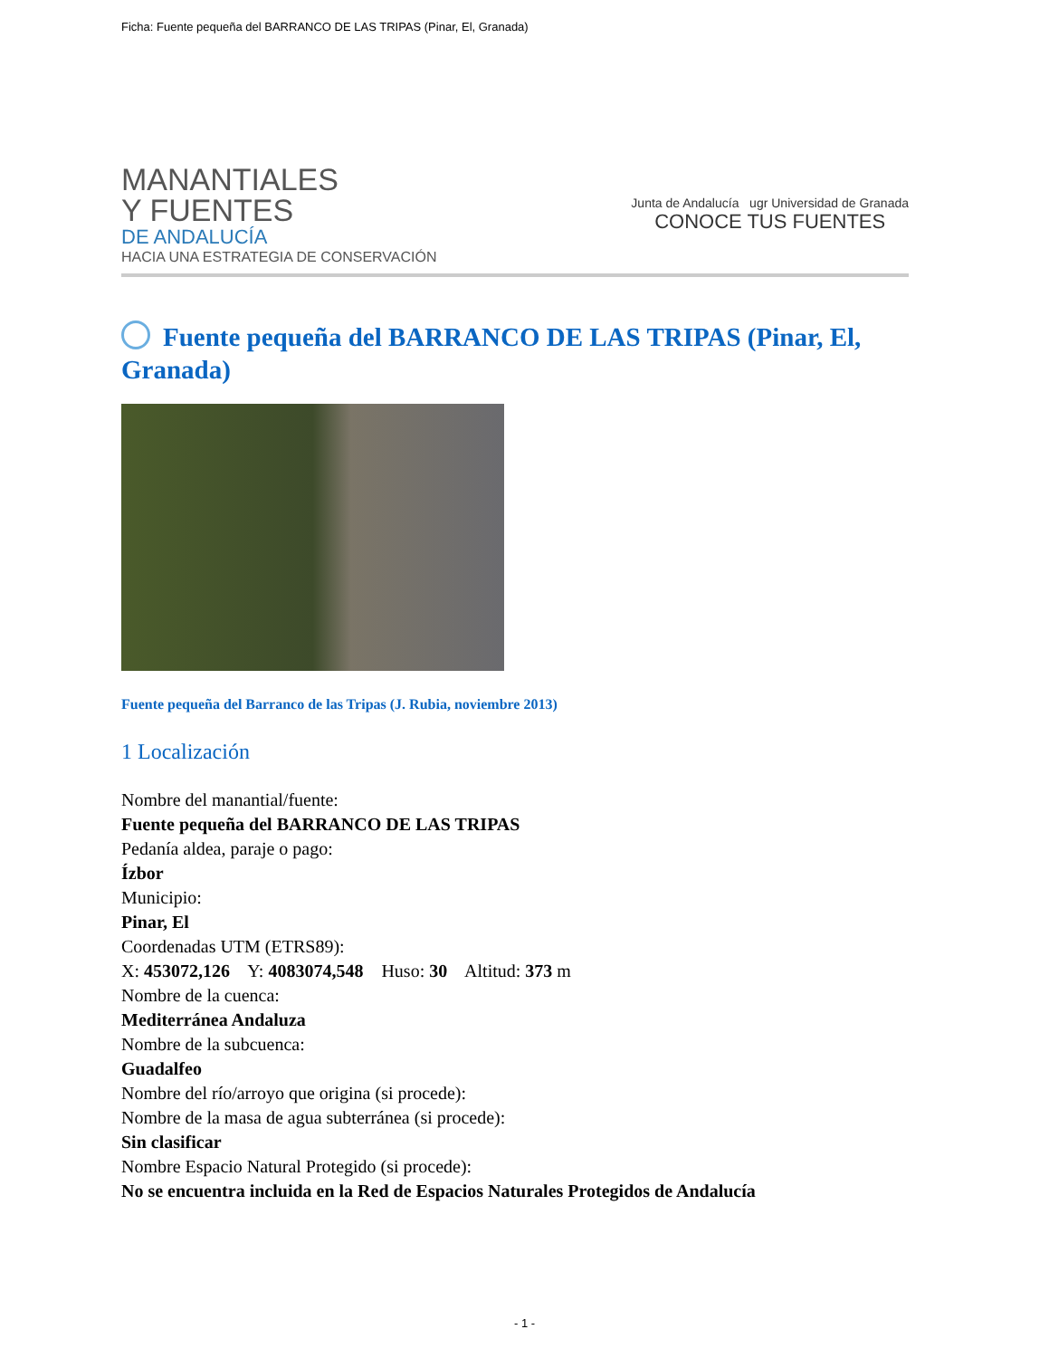Ficha: Fuente pequeña del BARRANCO DE LAS TRIPAS (Pinar, El, Granada)
MANANTIALES
Y FUENTES
DE ANDALUCÍA
HACIA UNA ESTRATEGIA DE CONSERVACIÓN
Junta de Andalucía ugr Universidad de Granada
CONOCE TUS FUENTES
Fuente pequeña del BARRANCO DE LAS TRIPAS (Pinar, El, Granada)
Fuente pequeña del Barranco de las Tripas (J. Rubia, noviembre 2013)
1 Localización
Nombre del manantial/fuente:
Fuente pequeña del BARRANCO DE LAS TRIPAS
Pedanía aldea, paraje o pago:
Ízbor
Municipio:
Pinar, El
Coordenadas UTM (ETRS89):
X: 453072,126 Y: 4083074,548 Huso: 30 Altitud: 373 m
Nombre de la cuenca:
Mediterránea Andaluza
Nombre de la subcuenca:
Guadalfeo
Nombre del río/arroyo que origina (si procede):
Nombre de la masa de agua subterránea (si procede):
Sin clasificar
Nombre Espacio Natural Protegido (si procede):
No se encuentra incluida en la Red de Espacios Naturales Protegidos de Andalucía
- 1 -